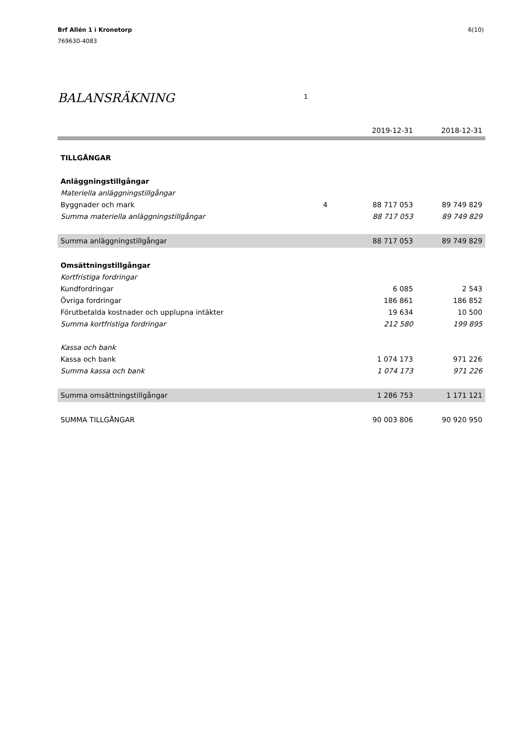Brf Allén 1 i Kronetorp
769630-4083
6(10)
BALANSRÄKNING 1
| | | 2019-12-31 | 2018-12-31 |
| --- | --- | --- | --- |
| TILLGÅNGAR | | | |
| Anläggningstillgångar | | | |
| Materiella anläggningstillgångar | | | |
| Byggnader och mark | 4 | 88 717 053 | 89 749 829 |
| Summa materiella anläggningstillgångar | | 88 717 053 | 89 749 829 |
| Summa anläggningstillgångar | | 88 717 053 | 89 749 829 |
| Omsättningstillgångar | | | |
| Kortfristiga fordringar | | | |
| Kundfordringar | | 6 085 | 2 543 |
| Övriga fordringar | | 186 861 | 186 852 |
| Förutbetalda kostnader och upplupna intäkter | | 19 634 | 10 500 |
| Summa kortfristiga fordringar | | 212 580 | 199 895 |
| Kassa och bank | | | |
| Kassa och bank | | 1 074 173 | 971 226 |
| Summa kassa och bank | | 1 074 173 | 971 226 |
| Summa omsättningstillgångar | | 1 286 753 | 1 171 121 |
| SUMMA TILLGÅNGAR | | 90 003 806 | 90 920 950 |